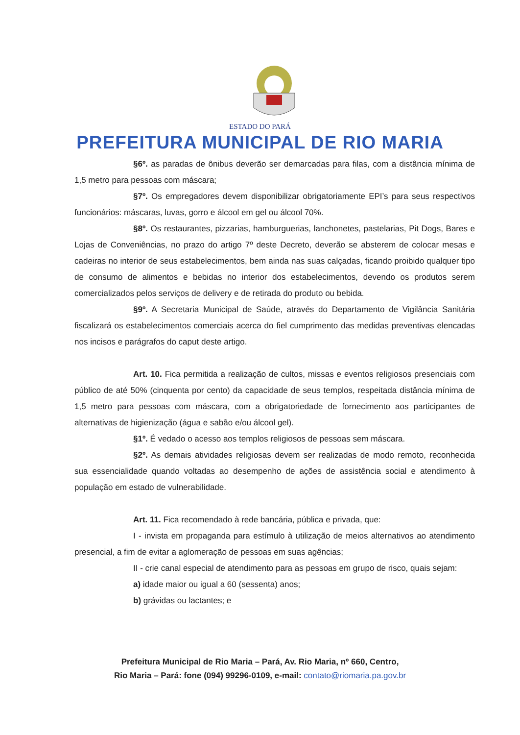ESTADO DO PARÁ
PREFEITURA MUNICIPAL DE RIO MARIA
§6º. as paradas de ônibus deverão ser demarcadas para filas, com a distância mínima de 1,5 metro para pessoas com máscara;
§7º. Os empregadores devem disponibilizar obrigatoriamente EPI’s para seus respectivos funcionários: máscaras, luvas, gorro e álcool em gel ou álcool 70%.
§8º. Os restaurantes, pizzarias, hamburguerias, lanchonetes, pastelarias, Pit Dogs, Bares e Lojas de Conveniências, no prazo do artigo 7º deste Decreto, deverão se absterem de colocar mesas e cadeiras no interior de seus estabelecimentos, bem ainda nas suas calçadas, ficando proibido qualquer tipo de consumo de alimentos e bebidas no interior dos estabelecimentos, devendo os produtos serem comercializados pelos serviços de delivery e de retirada do produto ou bebida.
§9º. A Secretaria Municipal de Saúde, através do Departamento de Vigilância Sanitária fiscalizará os estabelecimentos comerciais acerca do fiel cumprimento das medidas preventivas elencadas nos incisos e parágrafos do caput deste artigo.
Art. 10. Fica permitida a realização de cultos, missas e eventos religiosos presenciais com público de até 50% (cinquenta por cento) da capacidade de seus templos, respeitada distância mínima de 1,5 metro para pessoas com máscara, com a obrigatoriedade de fornecimento aos participantes de alternativas de higienização (água e sabão e/ou álcool gel).
§1º. É vedado o acesso aos templos religiosos de pessoas sem máscara.
§2º. As demais atividades religiosas devem ser realizadas de modo remoto, reconhecida sua essencialidade quando voltadas ao desempenho de ações de assistência social e atendimento à população em estado de vulnerabilidade.
Art. 11. Fica recomendado à rede bancária, pública e privada, que:
I - invista em propaganda para estímulo à utilização de meios alternativos ao atendimento presencial, a fim de evitar a aglomeração de pessoas em suas agências;
II - crie canal especial de atendimento para as pessoas em grupo de risco, quais sejam:
a) idade maior ou igual a 60 (sessenta) anos;
b) grávidas ou lactantes; e
Prefeitura Municipal de Rio Maria – Pará, Av. Rio Maria, nº 660, Centro,
Rio Maria – Pará: fone (094) 99296-0109, e-mail: contato@riomaria.pa.gov.br